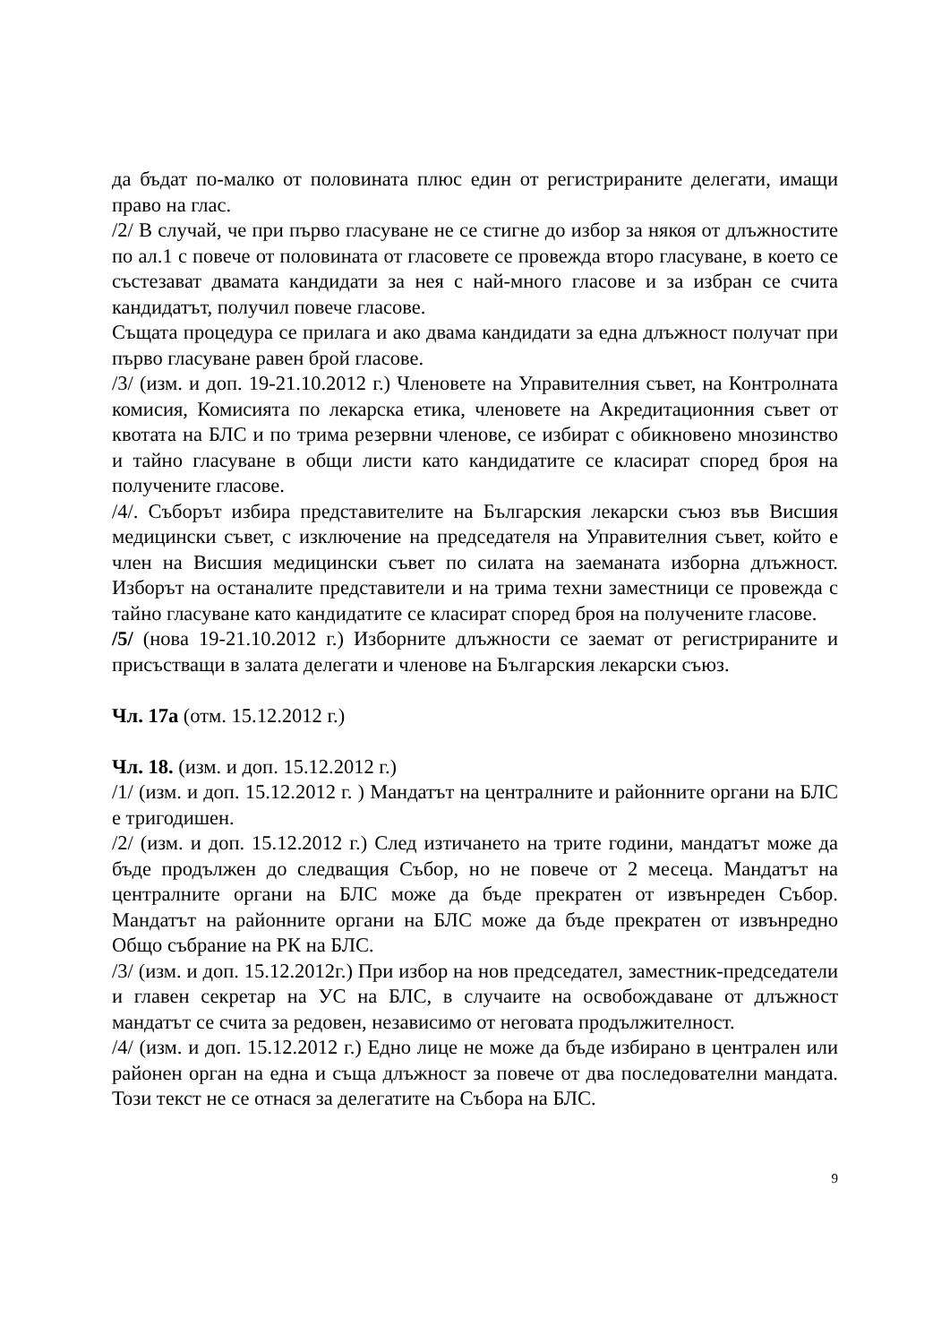да бъдат по-малко от половината плюс един от регистрираните делегати, имащи право на глас.
/2/ В случай, че при първо гласуване не се стигне до избор за някоя от длъжностите по ал.1 с повече от половината от гласовете се провежда второ гласуване, в което се състезават двамата кандидати за нея с най-много гласове и за избран се счита кандидатът, получил повече гласове.
Същата процедура се прилага и ако двама кандидати за една длъжност получат при първо гласуване равен брой гласове.
/3/ (изм. и доп. 19-21.10.2012 г.) Членовете на Управителния съвет, на Контролната комисия, Комисията по лекарска етика, членовете на Акредитационния съвет от квотата на БЛС и по трима резервни членове, се избират с обикновено мнозинство и тайно гласуване в общи листи като кандидатите се класират според броя на получените гласове.
/4/. Съборът избира представителите на Българския лекарски съюз във Висшия медицински съвет, с изключение на председателя на Управителния съвет, който е член на Висшия медицински съвет по силата на заеманата изборна длъжност. Изборът на останалите представители и на трима техни заместници се провежда с тайно гласуване като кандидатите се класират според броя на получените гласове.
/5/ (нова 19-21.10.2012 г.) Изборните длъжности се заемат от регистрираните и присъстващи в залата делегати и членове на Българския лекарски съюз.
Чл. 17а (отм. 15.12.2012 г.)
Чл. 18. (изм. и доп. 15.12.2012 г.)
/1/ (изм. и доп. 15.12.2012 г. ) Мандатът на централните и районните органи на БЛС е тригодишен.
/2/ (изм. и доп. 15.12.2012 г.) След изтичането на трите години, мандатът може да бъде продължен до следващия Събор, но не повече от 2 месеца. Мандатът на централните органи на БЛС може да бъде прекратен от извънреден Събор. Мандатът на районните органи на БЛС може да бъде прекратен от извънредно Общо събрание на РК на БЛС.
/3/ (изм. и доп. 15.12.2012г.) При избор на нов председател, заместник-председатели и главен секретар на УС на БЛС, в случаите на освобождаване от длъжност мандатът се счита за редовен, независимо от неговата продължителност.
/4/ (изм. и доп. 15.12.2012 г.) Едно лице не може да бъде избирано в централен или районен орган на една и съща длъжност за повече от два последователни мандата. Този текст не се отнася за делегатите на Събора на БЛС.
9